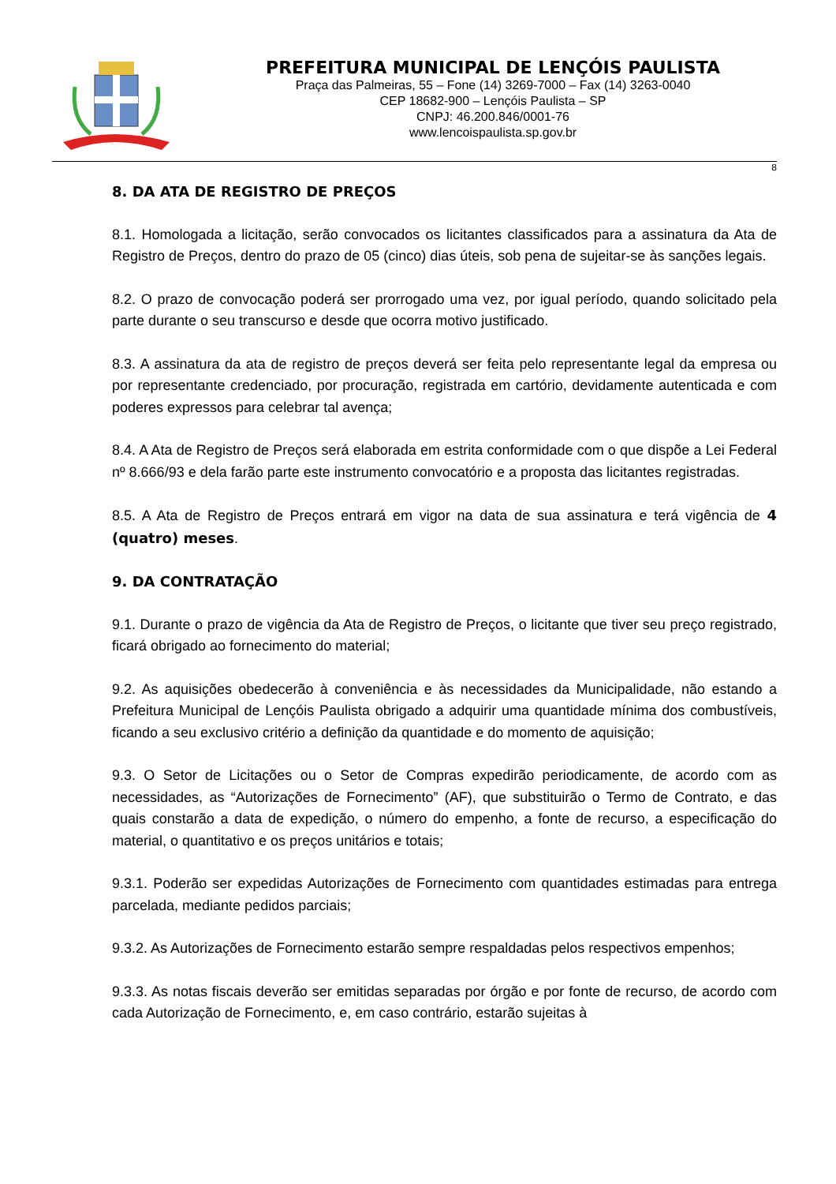PREFEITURA MUNICIPAL DE LENÇÓIS PAULISTA
Praça das Palmeiras, 55 – Fone (14) 3269-7000 – Fax (14) 3263-0040
CEP 18682-900 – Lençóis Paulista – SP
CNPJ: 46.200.846/0001-76
www.lencoispaulista.sp.gov.br
8
8. DA ATA DE REGISTRO DE PREÇOS
8.1. Homologada a licitação, serão convocados os licitantes classificados para a assinatura da Ata de Registro de Preços, dentro do prazo de 05 (cinco) dias úteis, sob pena de sujeitar-se às sanções legais.
8.2. O prazo de convocação poderá ser prorrogado uma vez, por igual período, quando solicitado pela parte durante o seu transcurso e desde que ocorra motivo justificado.
8.3. A assinatura da ata de registro de preços deverá ser feita pelo representante legal da empresa ou por representante credenciado, por procuração, registrada em cartório, devidamente autenticada e com poderes expressos para celebrar tal avença;
8.4. A Ata de Registro de Preços será elaborada em estrita conformidade com o que dispõe a Lei Federal nº 8.666/93 e dela farão parte este instrumento convocatório e a proposta das licitantes registradas.
8.5. A Ata de Registro de Preços entrará em vigor na data de sua assinatura e terá vigência de 4 (quatro) meses.
9. DA CONTRATAÇÃO
9.1. Durante o prazo de vigência da Ata de Registro de Preços, o licitante que tiver seu preço registrado, ficará obrigado ao fornecimento do material;
9.2. As aquisições obedecerão à conveniência e às necessidades da Municipalidade, não estando a Prefeitura Municipal de Lençóis Paulista obrigado a adquirir uma quantidade mínima dos combustíveis, ficando a seu exclusivo critério a definição da quantidade e do momento de aquisição;
9.3. O Setor de Licitações ou o Setor de Compras expedirão periodicamente, de acordo com as necessidades, as “Autorizações de Fornecimento” (AF), que substituirão o Termo de Contrato, e das quais constarão a data de expedição, o número do empenho, a fonte de recurso, a especificação do material, o quantitativo e os preços unitários e totais;
9.3.1. Poderão ser expedidas Autorizações de Fornecimento com quantidades estimadas para entrega parcelada, mediante pedidos parciais;
9.3.2. As Autorizações de Fornecimento estarão sempre respaldadas pelos respectivos empenhos;
9.3.3. As notas fiscais deverão ser emitidas separadas por órgão e por fonte de recurso, de acordo com cada Autorização de Fornecimento, e, em caso contrário, estarão sujeitas à